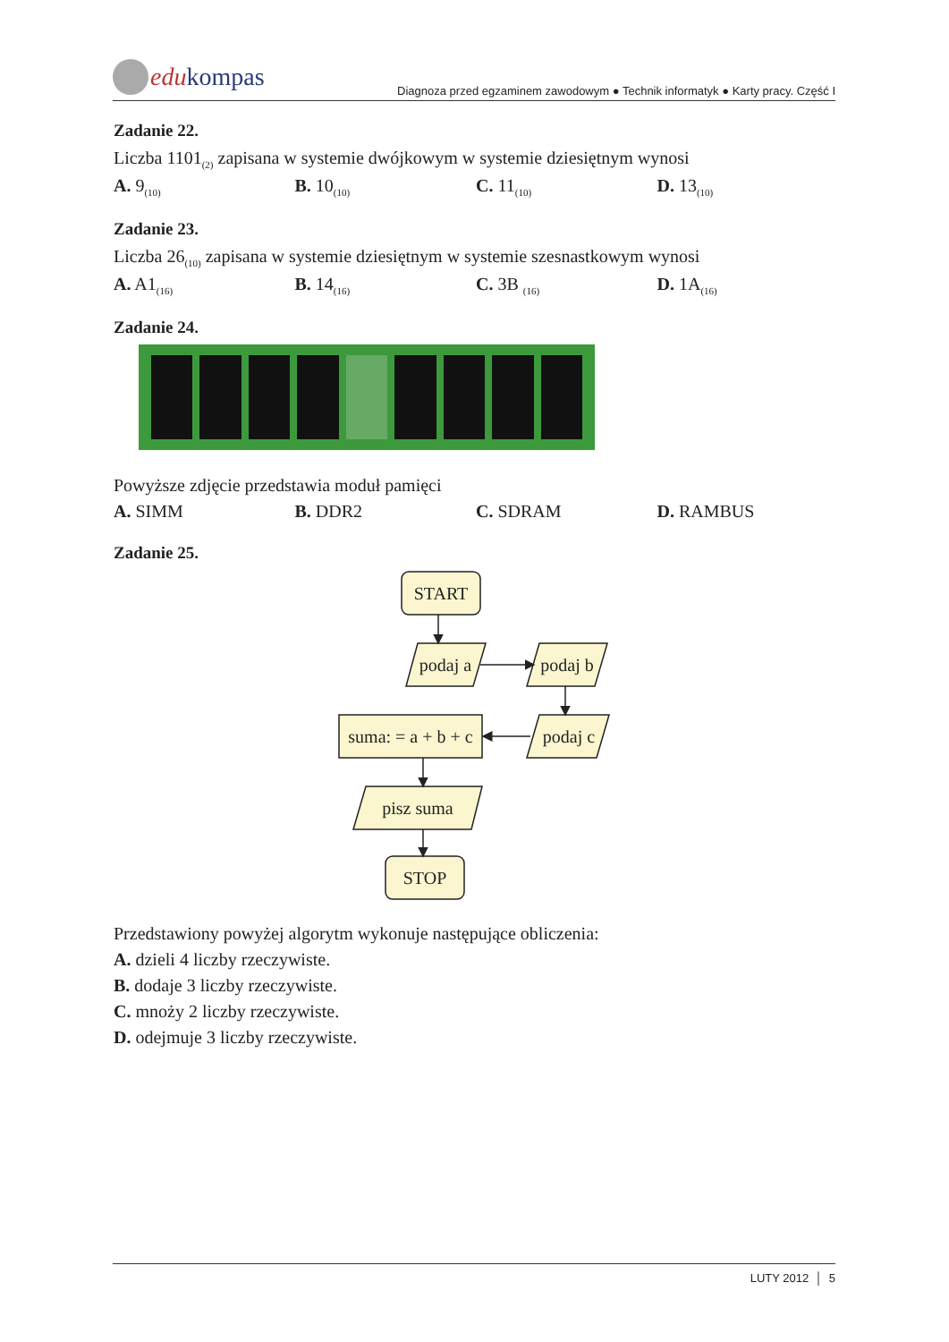edu kompas
Diagnoza przed egzaminem zawodowym ● Technik informatyk ● Karty pracy. Część I
Zadanie 22.
Liczba 1101<sub>(2)</sub> zapisana w systemie dwójkowym w systemie dziesiętnym wynosi
A. 9<sub>(10)</sub>
B. 10<sub>(10)</sub>
C. 11<sub>(10)</sub>
D. 13<sub>(10)</sub>
Zadanie 23.
Liczba 26<sub>(10)</sub> zapisana w systemie dziesiętnym w systemie szesnastkowym wynosi
A. A1<sub>(16)</sub>
B. 14<sub>(16)</sub>
C. 3B <sub>(16)</sub>
D. 1A<sub>(16)</sub>
Zadanie 24.
Powyższe zdjęcie przedstawia moduł pamięci
A. SIMM B. DDR2 C. SDRAM D. RAMBUS
Zadanie 25.
START
podaj a
podaj b
podaj c
suma: = a + b + c
pisz suma
STOP
Przedstawiony powyżej algorytm wykonuje następujące obliczenia:
A. dzieli 4 liczby rzeczywiste.
B. dodaje 3 liczby rzeczywiste.
C. mnoży 2 liczby rzeczywiste.
D. odejmuje 3 liczby rzeczywiste.
LUTY 2012 │ 5